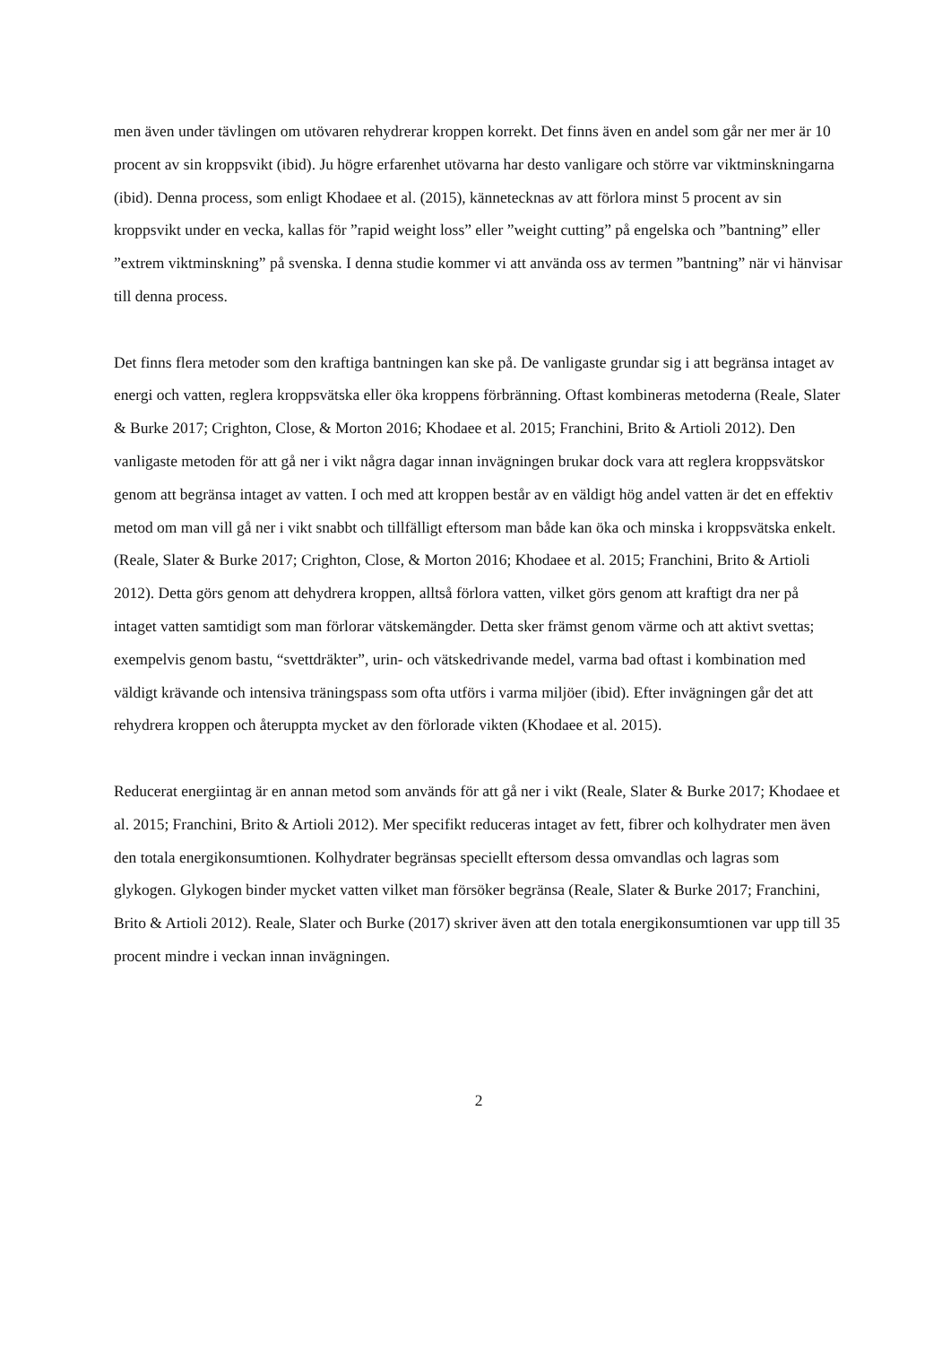men även under tävlingen om utövaren rehydrerar kroppen korrekt. Det finns även en andel som går ner mer är 10 procent av sin kroppsvikt (ibid). Ju högre erfarenhet utövarna har desto vanligare och större var viktminskningarna (ibid). Denna process, som enligt Khodaee et al. (2015), kännetecknas av att förlora minst 5 procent av sin kroppsvikt under en vecka, kallas för ”rapid weight loss” eller ”weight cutting” på engelska och ”bantning” eller ”extrem viktminskning” på svenska. I denna studie kommer vi att använda oss av termen ”bantning” när vi hänvisar till denna process.
Det finns flera metoder som den kraftiga bantningen kan ske på. De vanligaste grundar sig i att begränsa intaget av energi och vatten, reglera kroppsvätska eller öka kroppens förbränning. Oftast kombineras metoderna (Reale, Slater & Burke 2017; Crighton, Close, & Morton 2016; Khodaee et al. 2015; Franchini, Brito & Artioli 2012). Den vanligaste metoden för att gå ner i vikt några dagar innan invägningen brukar dock vara att reglera kroppsvätskor genom att begränsa intaget av vatten. I och med att kroppen består av en väldigt hög andel vatten är det en effektiv metod om man vill gå ner i vikt snabbt och tillfälligt eftersom man både kan öka och minska i kroppsvätska enkelt. (Reale, Slater & Burke 2017; Crighton, Close, & Morton 2016; Khodaee et al. 2015; Franchini, Brito & Artioli 2012). Detta görs genom att dehydrera kroppen, alltså förlora vatten, vilket görs genom att kraftigt dra ner på intaget vatten samtidigt som man förlorar vätskemängder. Detta sker främst genom värme och att aktivt svettas; exempelvis genom bastu, “svettdräkter”, urin- och vätskedrivande medel, varma bad oftast i kombination med väldigt krävande och intensiva träningspass som ofta utförs i varma miljöer (ibid). Efter invägningen går det att rehydrera kroppen och återuppta mycket av den förlorade vikten (Khodaee et al. 2015).
Reducerat energiintag är en annan metod som används för att gå ner i vikt (Reale, Slater & Burke 2017; Khodaee et al. 2015; Franchini, Brito & Artioli 2012). Mer specifikt reduceras intaget av fett, fibrer och kolhydrater men även den totala energikonsumtionen. Kolhydrater begränsas speciellt eftersom dessa omvandlas och lagras som glykogen. Glykogen binder mycket vatten vilket man försöker begränsa (Reale, Slater & Burke 2017; Franchini, Brito & Artioli 2012). Reale, Slater och Burke (2017) skriver även att den totala energikonsumtionen var upp till 35 procent mindre i veckan innan invägningen.
2